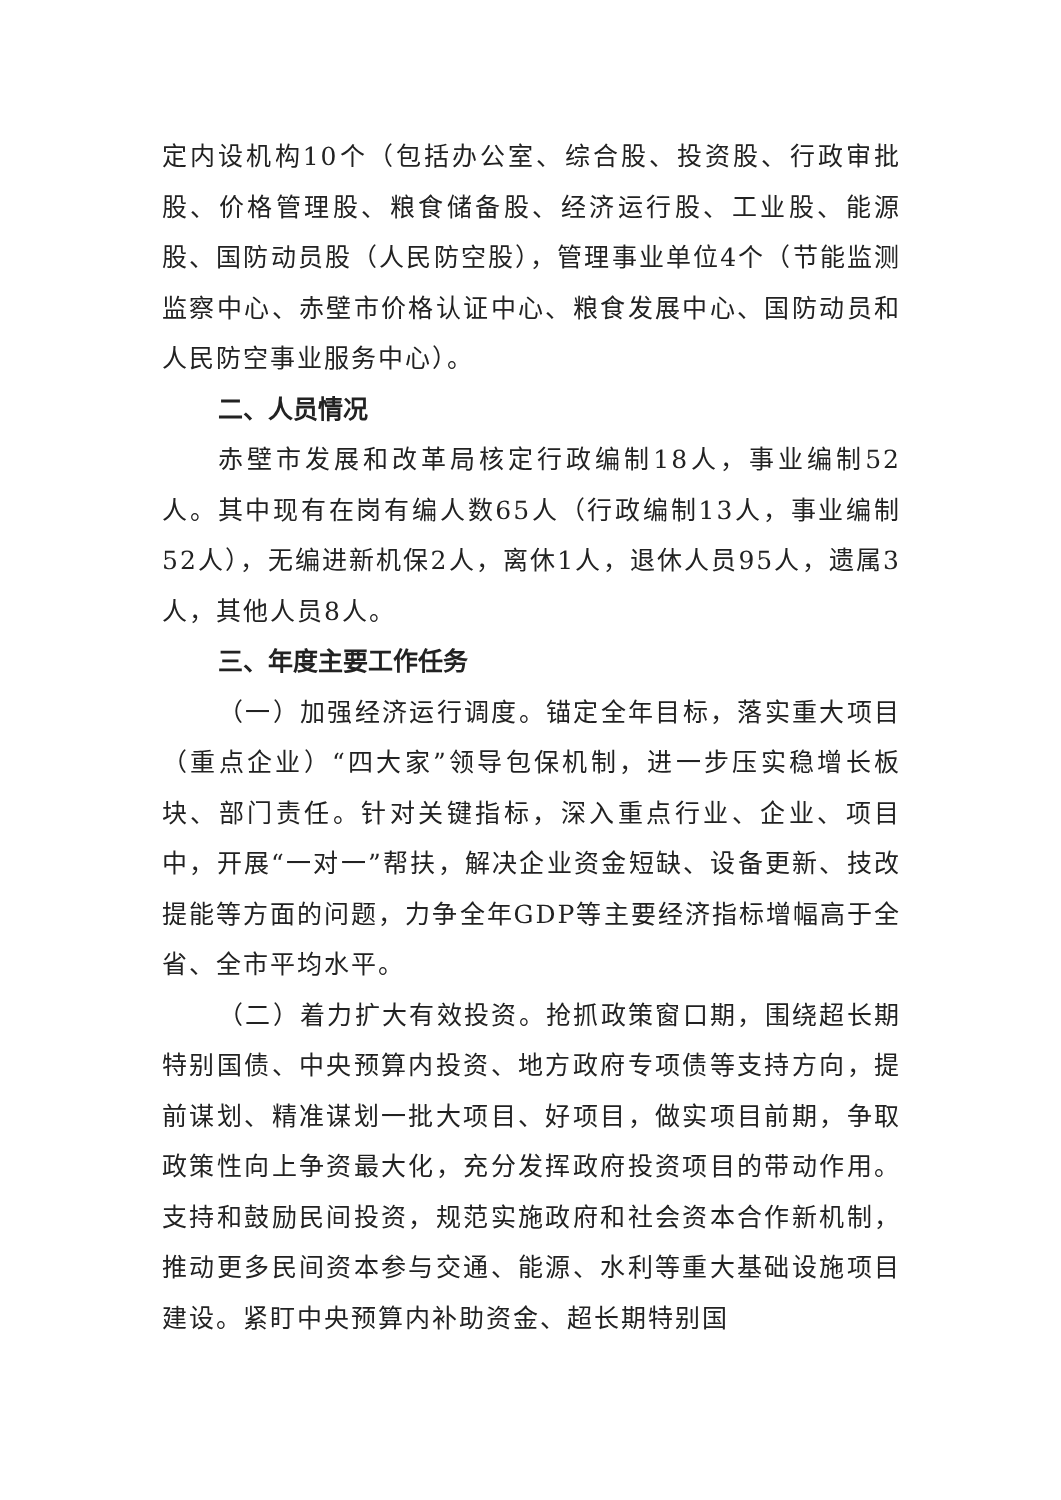定内设机构10个（包括办公室、综合股、投资股、行政审批股、价格管理股、粮食储备股、经济运行股、工业股、能源股、国防动员股（人民防空股），管理事业单位4个（节能监测监察中心、赤壁市价格认证中心、粮食发展中心、国防动员和人民防空事业服务中心）。
二、人员情况
赤壁市发展和改革局核定行政编制18人，事业编制52人。其中现有在岗有编人数65人（行政编制13人，事业编制52人），无编进新机保2人，离休1人，退休人员95人，遗属3人，其他人员8人。
三、年度主要工作任务
（一）加强经济运行调度。锚定全年目标，落实重大项目（重点企业）“四大家”领导包保机制，进一步压实稳增长板块、部门责任。针对关键指标，深入重点行业、企业、项目中，开展“一对一”帮扶，解决企业资金短缺、设备更新、技改提能等方面的问题，力争全年GDP等主要经济指标增幅高于全省、全市平均水平。
（二）着力扩大有效投资。抢抓政策窗口期，围绕超长期特别国债、中央预算内投资、地方政府专项债等支持方向，提前谋划、精准谋划一批大项目、好项目，做实项目前期，争取政策性向上争资最大化，充分发挥政府投资项目的带动作用。支持和鼓励民间投资，规范实施政府和社会资本合作新机制，推动更多民间资本参与交通、能源、水利等重大基础设施项目建设。紧盯中央预算内补助资金、超长期特别国